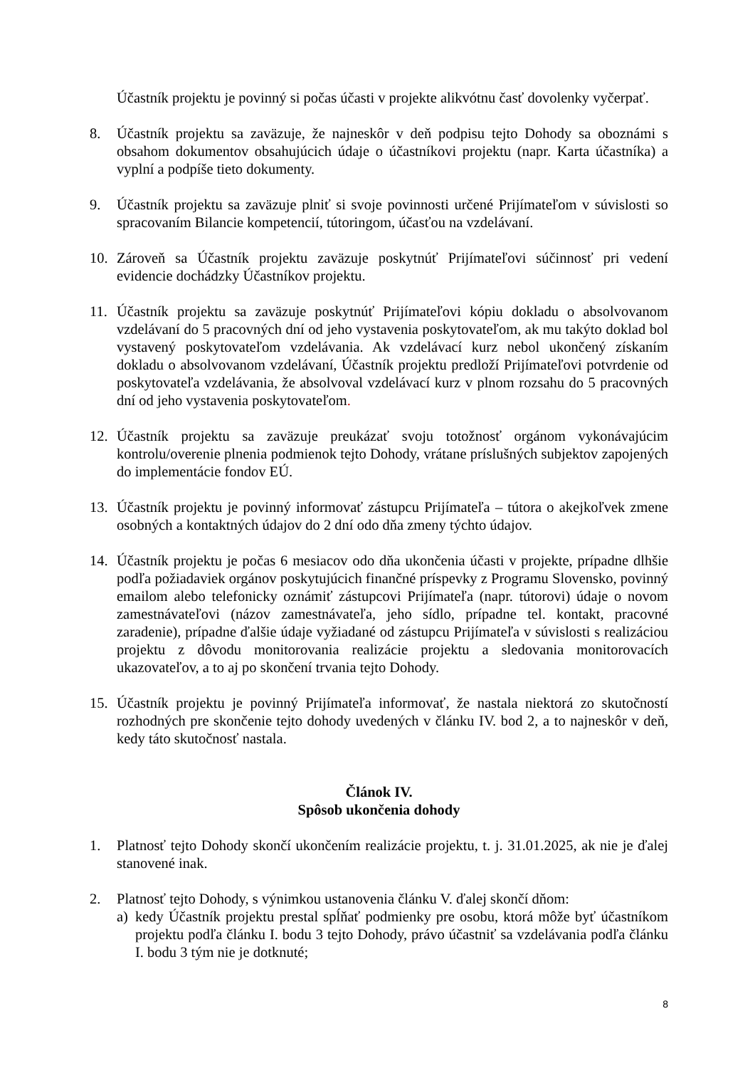Účastník projektu je povinný si počas účasti v projekte alikvótnu časť dovolenky vyčerpať.
8. Účastník projektu sa zaväzuje, že najneskôr v deň podpisu tejto Dohody sa oboznámi s obsahom dokumentov obsahujúcich údaje o účastníkovi projektu (napr. Karta účastníka) a vyplní a podpíše tieto dokumenty.
9. Účastník projektu sa zaväzuje plniť si svoje povinnosti určené Prijímateľom v súvislosti so spracovaním Bilancie kompetencií, tútoringom, účasťou na vzdelávaní.
10. Zároveň sa Účastník projektu zaväzuje poskytnúť Prijímateľovi súčinnosť pri vedení evidencie dochádzky Účastníkov projektu.
11. Účastník projektu sa zaväzuje poskytnúť Prijímateľovi kópiu dokladu o absolvovanom vzdelávaní do 5 pracovných dní od jeho vystavenia poskytovateľom, ak mu takýto doklad bol vystavený poskytovateľom vzdelávania. Ak vzdelávací kurz nebol ukončený získaním dokladu o absolvovanom vzdelávaní, Účastník projektu predloží Prijímateľovi potvrdenie od poskytovateľa vzdelávania, že absolvoval vzdelávací kurz v plnom rozsahu do 5 pracovných dní od jeho vystavenia poskytovateľom.
12. Účastník projektu sa zaväzuje preukázať svoju totožnosť orgánom vykonávajúcim kontrolu/overenie plnenia podmienok tejto Dohody, vrátane príslušných subjektov zapojených do implementácie fondov EÚ.
13. Účastník projektu je povinný informovať zástupcu Prijímateľa – tútora o akejkoľvek zmene osobných a kontaktných údajov do 2 dní odo dňa zmeny týchto údajov.
14. Účastník projektu je počas 6 mesiacov odo dňa ukončenia účasti v projekte, prípadne dlhšie podľa požiadaviek orgánov poskytujúcich finančné príspevky z Programu Slovensko, povinný emailom alebo telefonicky oznámiť zástupcovi Prijímateľa (napr. tútorovi) údaje o novom zamestnávateľovi (názov zamestnávateľa, jeho sídlo, prípadne tel. kontakt, pracovné zaradenie), prípadne ďalšie údaje vyžiadané od zástupcu Prijímateľa v súvislosti s realizáciou projektu z dôvodu monitorovania realizácie projektu a sledovania monitorovacích ukazovateľov, a to aj po skončení trvania tejto Dohody.
15. Účastník projektu je povinný Prijímateľa informovať, že nastala niektorá zo skutočností rozhodných pre skončenie tejto dohody uvedených v článku IV. bod 2, a to najneskôr v deň, kedy táto skutočnosť nastala.
Článok IV.
Spôsob ukončenia dohody
1. Platnosť tejto Dohody skončí ukončením realizácie projektu, t. j. 31.01.2025, ak nie je ďalej stanovené inak.
2. Platnosť tejto Dohody, s výnimkou ustanovenia článku V. ďalej skončí dňom:
a) kedy Účastník projektu prestal spĺňať podmienky pre osobu, ktorá môže byť účastníkom projektu podľa článku I. bodu 3 tejto Dohody, právo účastniť sa vzdelávania podľa článku I. bodu 3 tým nie je dotknuté;
8